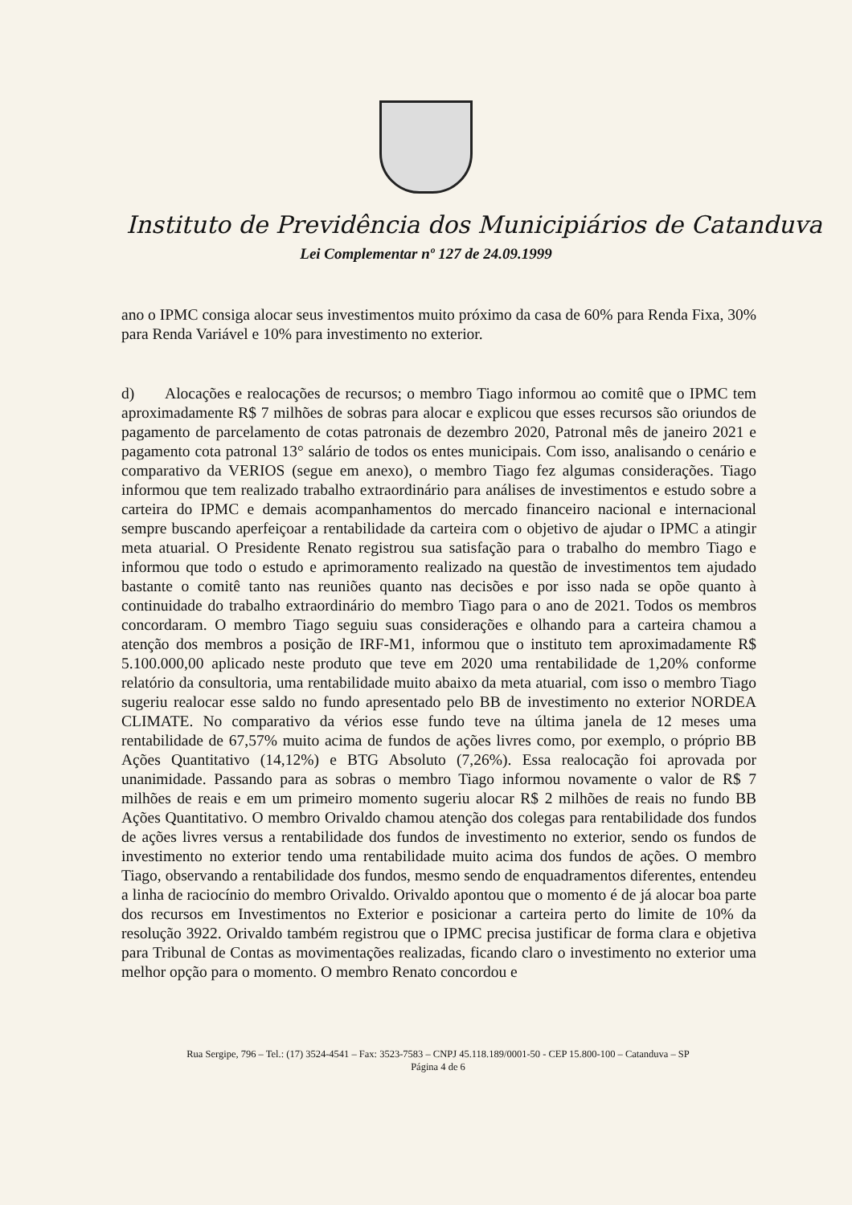Instituto de Previdência dos Municipiários de Catanduva
Lei Complementar nº 127 de 24.09.1999
ano o IPMC consiga alocar seus investimentos muito próximo da casa de 60% para Renda Fixa, 30% para Renda Variável e 10% para investimento no exterior.
d) Alocações e realocações de recursos; o membro Tiago informou ao comitê que o IPMC tem aproximadamente R$ 7 milhões de sobras para alocar e explicou que esses recursos são oriundos de pagamento de parcelamento de cotas patronais de dezembro 2020, Patronal mês de janeiro 2021 e pagamento cota patronal 13° salário de todos os entes municipais. Com isso, analisando o cenário e comparativo da VERIOS (segue em anexo), o membro Tiago fez algumas considerações. Tiago informou que tem realizado trabalho extraordinário para análises de investimentos e estudo sobre a carteira do IPMC e demais acompanhamentos do mercado financeiro nacional e internacional sempre buscando aperfeiçoar a rentabilidade da carteira com o objetivo de ajudar o IPMC a atingir meta atuarial. O Presidente Renato registrou sua satisfação para o trabalho do membro Tiago e informou que todo o estudo e aprimoramento realizado na questão de investimentos tem ajudado bastante o comitê tanto nas reuniões quanto nas decisões e por isso nada se opõe quanto à continuidade do trabalho extraordinário do membro Tiago para o ano de 2021. Todos os membros concordaram. O membro Tiago seguiu suas considerações e olhando para a carteira chamou a atenção dos membros a posição de IRF-M1, informou que o instituto tem aproximadamente R$ 5.100.000,00 aplicado neste produto que teve em 2020 uma rentabilidade de 1,20% conforme relatório da consultoria, uma rentabilidade muito abaixo da meta atuarial, com isso o membro Tiago sugeriu realocar esse saldo no fundo apresentado pelo BB de investimento no exterior NORDEA CLIMATE. No comparativo da vérios esse fundo teve na última janela de 12 meses uma rentabilidade de 67,57% muito acima de fundos de ações livres como, por exemplo, o próprio BB Ações Quantitativo (14,12%) e BTG Absoluto (7,26%). Essa realocação foi aprovada por unanimidade. Passando para as sobras o membro Tiago informou novamente o valor de R$ 7 milhões de reais e em um primeiro momento sugeriu alocar R$ 2 milhões de reais no fundo BB Ações Quantitativo. O membro Orivaldo chamou atenção dos colegas para rentabilidade dos fundos de ações livres versus a rentabilidade dos fundos de investimento no exterior, sendo os fundos de investimento no exterior tendo uma rentabilidade muito acima dos fundos de ações. O membro Tiago, observando a rentabilidade dos fundos, mesmo sendo de enquadramentos diferentes, entendeu a linha de raciocínio do membro Orivaldo. Orivaldo apontou que o momento é de já alocar boa parte dos recursos em Investimentos no Exterior e posicionar a carteira perto do limite de 10% da resolução 3922. Orivaldo também registrou que o IPMC precisa justificar de forma clara e objetiva para Tribunal de Contas as movimentações realizadas, ficando claro o investimento no exterior uma melhor opção para o momento. O membro Renato concordou e
Rua Sergipe, 796 – Tel.: (17) 3524-4541 – Fax: 3523-7583 – CNPJ 45.118.189/0001-50 - CEP 15.800-100 – Catanduva – SP
Página 4 de 6